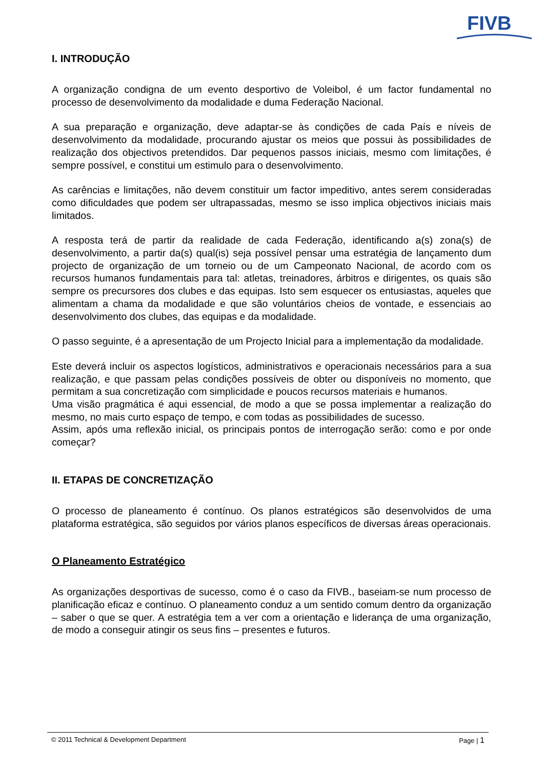FIVB
I. INTRODUÇÃO
A organização condigna de um evento desportivo de Voleibol, é um factor fundamental no processo de desenvolvimento da modalidade e duma Federação Nacional.
A sua preparação e organização, deve adaptar-se às condições de cada País e níveis de desenvolvimento da modalidade, procurando ajustar os meios que possui às possibilidades de realização dos objectivos pretendidos. Dar pequenos passos iniciais, mesmo com limitações, é sempre possível, e constitui um estimulo para o desenvolvimento.
As carências e limitações, não devem constituir um factor impeditivo, antes serem consideradas como dificuldades que podem ser ultrapassadas, mesmo se isso implica objectivos iniciais mais limitados.
A resposta terá de partir da realidade de cada Federação, identificando a(s) zona(s) de desenvolvimento, a partir da(s) qual(is) seja possível pensar uma estratégia de lançamento dum projecto de organização de um torneio ou de um Campeonato Nacional, de acordo com os recursos humanos fundamentais para tal: atletas, treinadores, árbitros e dirigentes, os quais são sempre os precursores dos clubes e das equipas. Isto sem esquecer os entusiastas, aqueles que alimentam a chama da modalidade e que são voluntários cheios de vontade, e essenciais ao desenvolvimento dos clubes, das equipas e da modalidade.
O passo seguinte, é a apresentação de um Projecto Inicial para a implementação da modalidade.
Este deverá incluir os aspectos logísticos, administrativos e operacionais necessários para a sua realização, e que passam pelas condições possíveis de obter ou disponíveis no momento, que permitam a sua concretização com simplicidade e poucos recursos materiais e humanos.
Uma visão pragmática é aqui essencial, de modo a que se possa implementar a realização do mesmo, no mais curto espaço de tempo, e com todas as possibilidades de sucesso.
Assim, após uma reflexão inicial, os principais pontos de interrogação serão: como e por onde começar?
II. ETAPAS DE CONCRETIZAÇÃO
O processo de planeamento é contínuo. Os planos estratégicos são desenvolvidos de uma plataforma estratégica, são seguidos por vários planos específicos de diversas áreas operacionais.
O Planeamento Estratégico
As organizações desportivas de sucesso, como é o caso da FIVB., baseiam-se num processo de planificação eficaz e contínuo. O planeamento conduz a um sentido comum dentro da organização – saber o que se quer. A estratégia tem a ver com a orientação e liderança de uma organização, de modo a conseguir atingir os seus fins – presentes e futuros.
© 2011 Technical & Development Department Page | 1